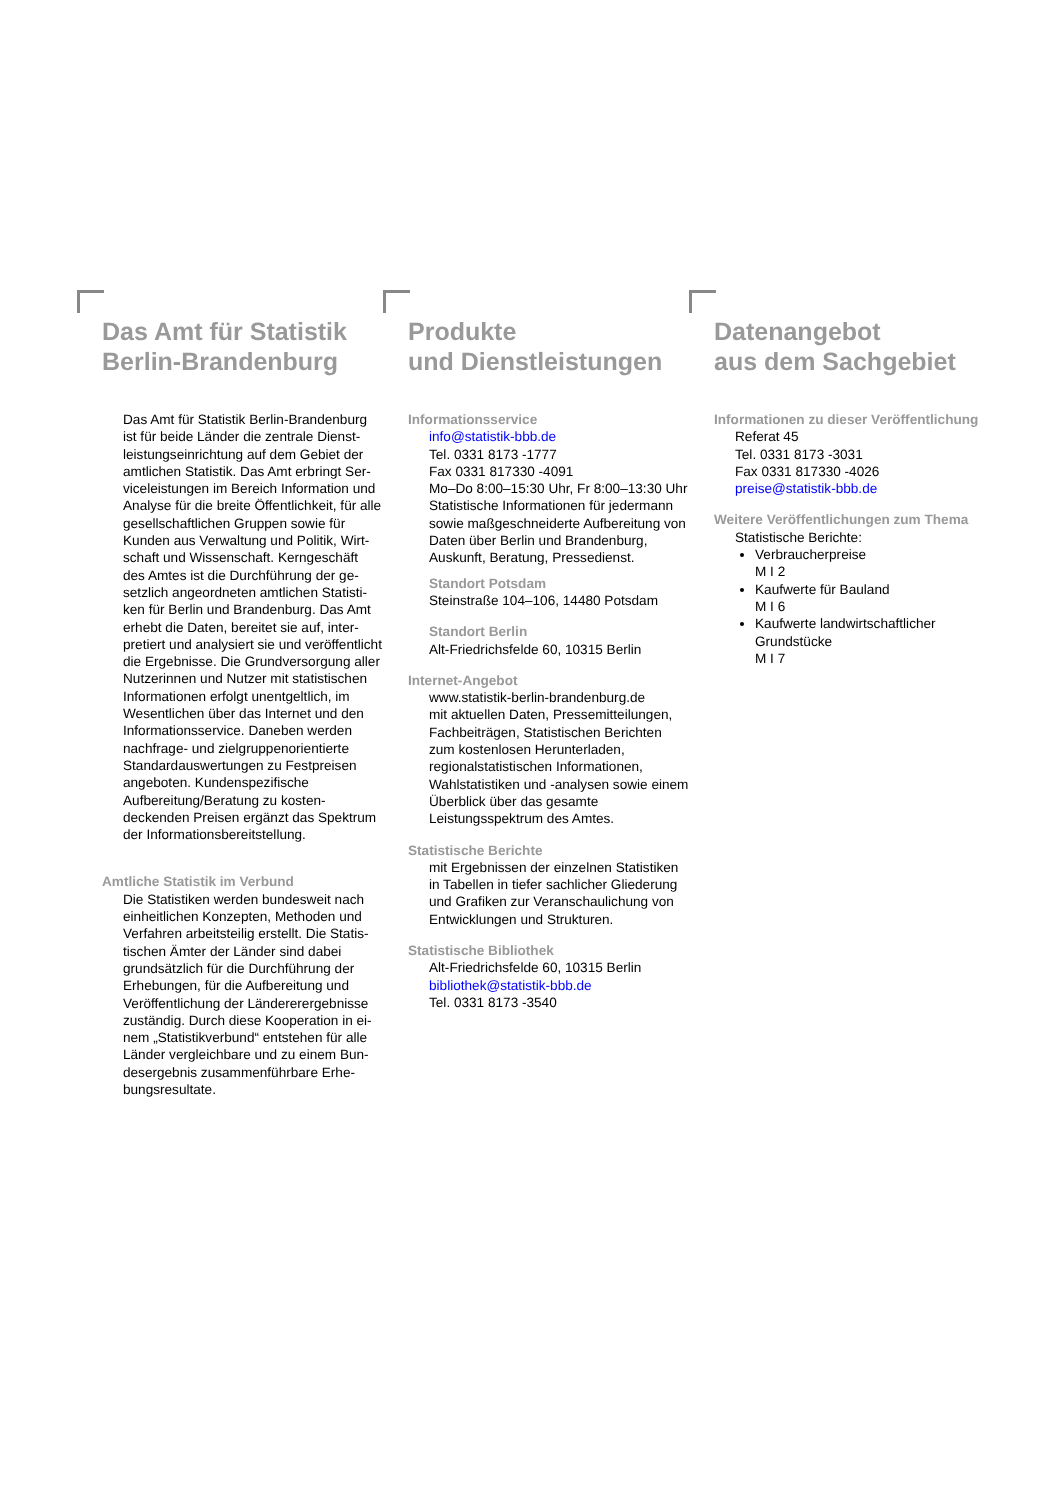Das Amt für Statistik
Berlin-Brandenburg
Das Amt für Statistik Berlin-Brandenburg ist für beide Länder die zentrale Dienst­leistungseinrichtung auf dem Gebiet der amtlichen Statistik. Das Amt erbringt Ser­viceleistungen im Bereich Information und Analyse für die breite Öffentlichkeit, für alle gesellschaftlichen Gruppen sowie für Kunden aus Verwaltung und Politik, Wirt­schaft und Wissenschaft. Kerngeschäft des Amtes ist die Durchführung der ge­setzlich angeordneten amtlichen Statisti­ken für Berlin und Brandenburg. Das Amt erhebt die Daten, bereitet sie auf, inter­pretiert und analysiert sie und veröffent­licht die Ergebnisse. Die Grundversor­gung aller Nutzerinnen und Nutzer mit statistischen Informationen erfolgt unent­geltlich, im Wesentlichen über das Inter­net und den Informationsservice. Dane­ben werden nachfrage- und zielgruppen­orientierte Standardauswertungen zu Festpreisen angeboten. Kundenspezi­fische Aufbereitung/Beratung zu kosten­deckenden Preisen ergänzt das Spekt­rum der Informationsbereitstellung.
Amtliche Statistik im Verbund
Die Statistiken werden bundesweit nach einheitlichen Konzepten, Methoden und Verfahren arbeitsteilig erstellt. Die Statis­tischen Ämter der Länder sind dabei grundsätzlich für die Durchführung der Erhebungen, für die Aufbereitung und Veröffentlichung der Ländererergebnisse zuständig. Durch diese Kooperation in ei­nem „Statistikverbund“ entstehen für alle Länder vergleichbare und zu einem Bun­desergebnis zusammenführbare Erhe­bungsresultate.
Produkte
und Dienstleistungen
Informationsservice
info@statistik-bbb.de
Tel. 0331 8173 -1777
Fax 0331 817330 -4091
Mo–Do 8:00–15:30 Uhr, Fr 8:00–13:30 Uhr
Statistische Informationen für jedermann sowie maßgeschneiderte Aufbereitung von Daten über Berlin und Brandenburg, Auskunft, Beratung, Pressedienst.
Standort Potsdam
Steinstraße 104–106, 14480 Potsdam
Standort Berlin
Alt-Friedrichsfelde 60, 10315 Berlin
Internet-Angebot
www.statistik-berlin-brandenburg.de
mit aktuellen Daten, Pressemitteilungen, Fachbeiträgen, Statistischen Berichten zum kostenlosen Herunterladen, regionalstatisti­schen Informationen, Wahlstatistiken und -analysen sowie einem Überblick über das gesamte Leistungsspektrum des Amtes.
Statistische Berichte
mit Ergebnissen der einzelnen Statistiken in Tabellen in tiefer sachlicher Gliederung und Grafiken zur Veranschaulichung von Ent­wicklungen und Strukturen.
Statistische Bibliothek
Alt-Friedrichsfelde 60, 10315 Berlin
bibliothek@statistik-bbb.de
Tel. 0331 8173 -3540
Datenangebot
aus dem Sachgebiet
Informationen zu dieser Veröffentlichung
Referat 45
Tel. 0331 8173 -3031
Fax 0331 817330 -4026
preise@statistik-bbb.de
Weitere Veröffentlichungen zum Thema
Statistische Berichte:
Verbraucherpreise
M I 2
Kaufwerte für Bauland
M I 6
Kaufwerte landwirtschaftlicher Grundstücke
M I 7